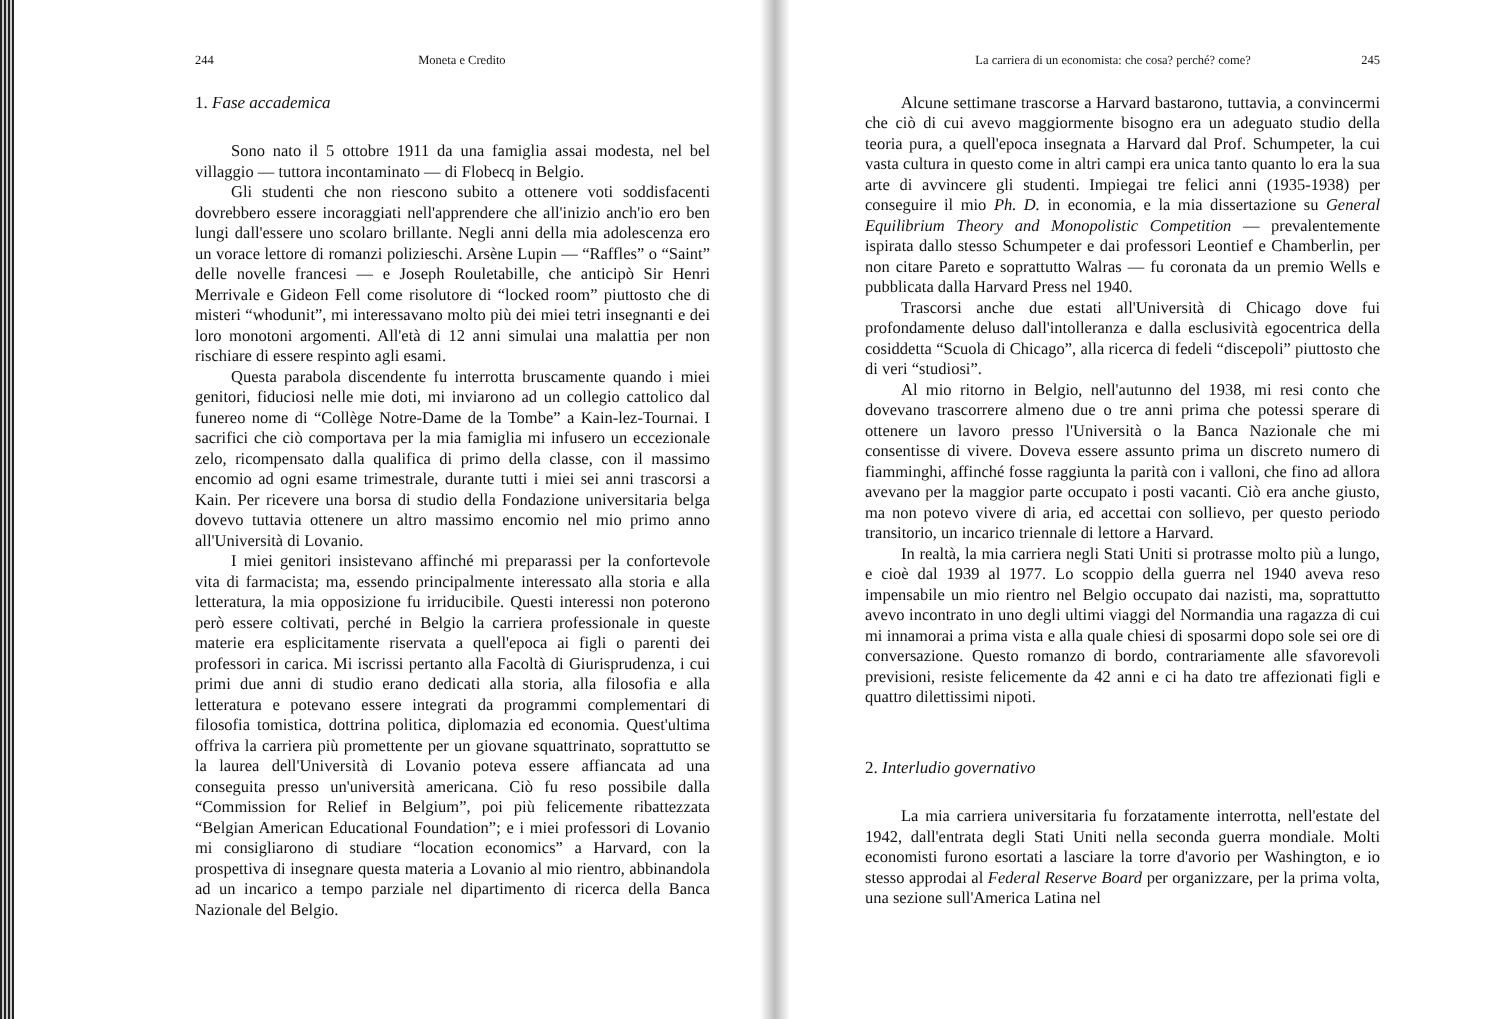244 Moneta e Credito
1. Fase accademica
Sono nato il 5 ottobre 1911 da una famiglia assai modesta, nel bel villaggio — tuttora incontaminato — di Flobecq in Belgio.
Gli studenti che non riescono subito a ottenere voti soddisfacenti dovrebbero essere incoraggiati nell'apprendere che all'inizio anch'io ero ben lungi dall'essere uno scolaro brillante. Negli anni della mia adolescenza ero un vorace lettore di romanzi polizieschi. Arsène Lupin — “Raffles” o “Saint” delle novelle francesi — e Joseph Rouletabille, che anticipò Sir Henri Merrivale e Gideon Fell come risolutore di “locked room” piuttosto che di misteri “whodunit”, mi interessavano molto più dei miei tetri insegnanti e dei loro monotoni argomenti. All'età di 12 anni simulai una malattia per non rischiare di essere respinto agli esami.
Questa parabola discendente fu interrotta bruscamente quando i miei genitori, fiduciosi nelle mie doti, mi inviarono ad un collegio cattolico dal funereo nome di “Collège Notre-Dame de la Tombe” a Kain-lez-Tournai. I sacrifici che ciò comportava per la mia famiglia mi infusero un eccezionale zelo, ricompensato dalla qualifica di primo della classe, con il massimo encomio ad ogni esame trimestrale, durante tutti i miei sei anni trascorsi a Kain. Per ricevere una borsa di studio della Fondazione universitaria belga dovevo tuttavia ottenere un altro massimo encomio nel mio primo anno all'Università di Lovanio.
I miei genitori insistevano affinché mi preparassi per la confortevole vita di farmacista; ma, essendo principalmente interessato alla storia e alla letteratura, la mia opposizione fu irriducibile. Questi interessi non poterono però essere coltivati, perché in Belgio la carriera professionale in queste materie era esplicitamente riservata a quell'epoca ai figli o parenti dei professori in carica. Mi iscrissi pertanto alla Facoltà di Giurisprudenza, i cui primi due anni di studio erano dedicati alla storia, alla filosofia e alla letteratura e potevano essere integrati da programmi complementari di filosofia tomistica, dottrina politica, diplomazia ed economia. Quest'ultima offriva la carriera più promettente per un giovane squattrinato, soprattutto se la laurea dell'Università di Lovanio poteva essere affiancata ad una conseguita presso un'università americana. Ciò fu reso possibile dalla “Commission for Relief in Belgium”, poi più felicemente ribattezzata “Belgian American Educational Foundation”; e i miei professori di Lovanio mi consigliarono di studiare “location economics” a Harvard, con la prospettiva di insegnare questa materia a Lovanio al mio rientro, abbinandola ad un incarico a tempo parziale nel dipartimento di ricerca della Banca Nazionale del Belgio.
La carriera di un economista: che cosa? perché? come? 245
Alcune settimane trascorse a Harvard bastarono, tuttavia, a convincermi che ciò di cui avevo maggiormente bisogno era un adeguato studio della teoria pura, a quell'epoca insegnata a Harvard dal Prof. Schumpeter, la cui vasta cultura in questo come in altri campi era unica tanto quanto lo era la sua arte di avvincere gli studenti. Impiegai tre felici anni (1935-1938) per conseguire il mio Ph. D. in economia, e la mia dissertazione su General Equilibrium Theory and Monopolistic Competition — prevalentemente ispirata dallo stesso Schumpeter e dai professori Leontief e Chamberlin, per non citare Pareto e soprattutto Walras — fu coronata da un premio Wells e pubblicata dalla Harvard Press nel 1940.
Trascorsi anche due estati all'Università di Chicago dove fui profondamente deluso dall'intolleranza e dalla esclusività egocentrica della cosiddetta “Scuola di Chicago”, alla ricerca di fedeli “discepoli” piuttosto che di veri “studiosi”.
Al mio ritorno in Belgio, nell'autunno del 1938, mi resi conto che dovevano trascorrere almeno due o tre anni prima che potessi sperare di ottenere un lavoro presso l'Università o la Banca Nazionale che mi consentisse di vivere. Doveva essere assunto prima un discreto numero di fiamminghi, affinché fosse raggiunta la parità con i valloni, che fino ad allora avevano per la maggior parte occupato i posti vacanti. Ciò era anche giusto, ma non potevo vivere di aria, ed accettai con sollievo, per questo periodo transitorio, un incarico triennale di lettore a Harvard.
In realtà, la mia carriera negli Stati Uniti si protrasse molto più a lungo, e cioè dal 1939 al 1977. Lo scoppio della guerra nel 1940 aveva reso impensabile un mio rientro nel Belgio occupato dai nazisti, ma, soprattutto avevo incontrato in uno degli ultimi viaggi del Normandia una ragazza di cui mi innamorai a prima vista e alla quale chiesi di sposarmi dopo sole sei ore di conversazione. Questo romanzo di bordo, contrariamente alle sfavorevoli previsioni, resiste felicemente da 42 anni e ci ha dato tre affezionati figli e quattro dilettissimi nipoti.
2. Interludio governativo
La mia carriera universitaria fu forzatamente interrotta, nell'estate del 1942, dall'entrata degli Stati Uniti nella seconda guerra mondiale. Molti economisti furono esortati a lasciare la torre d'avorio per Washington, e io stesso approdai al Federal Reserve Board per organizzare, per la prima volta, una sezione sull'America Latina nel